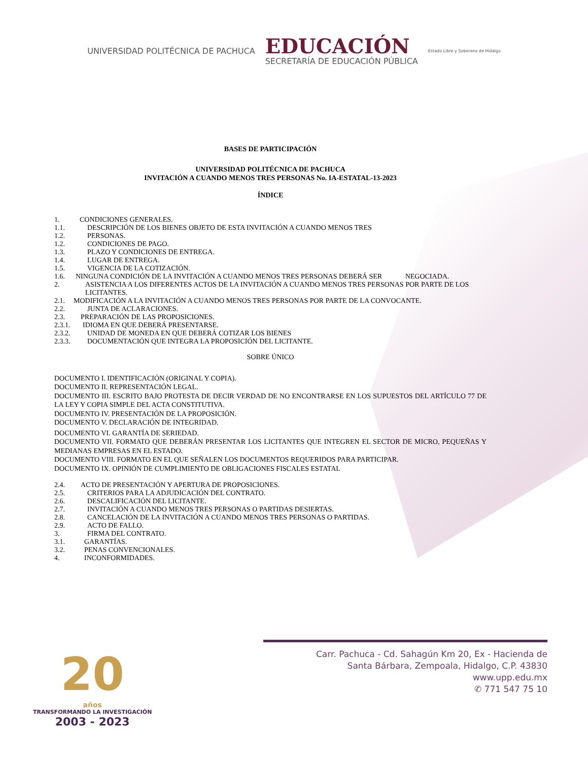UNIVERSIDAD POLITÉCNICA DE PACHUCA
EDUCACIÓN
SECRETARÍA DE EDUCACIÓN PÚBLICA
Estado Libre y Soberano de Hidalgo
BASES DE PARTICIPACIÓN
UNIVERSIDAD POLITÉCNICA DE PACHUCA
INVITACIÓN A CUANDO MENOS TRES PERSONAS No. IA-ESTATAL-13-2023
ÍNDICE
1. CONDICIONES GENERALES.
1.1. DESCRIPCIÓN DE LOS BIENES OBJETO DE ESTA INVITACIÓN A CUANDO MENOS TRES
1.2. PERSONAS.
1.2. CONDICIONES DE PAGO.
1.3. PLAZO Y CONDICIONES DE ENTREGA.
1.4. LUGAR DE ENTREGA.
1.5. VIGENCIA DE LA COTIZACIÓN.
1.6. NINGUNA CONDICIÓN DE LA INVITACIÓN A CUANDO MENOS TRES PERSONAS DEBERÁ SER NEGOCIADA.
2. ASISTENCIA A LOS DIFERENTES ACTOS DE LA INVITACIÓN A CUANDO MENOS TRES PERSONAS POR PARTE DE LOS LICITANTES.
2.1. MODIFICACIÓN A LA INVITACIÓN A CUANDO MENOS TRES PERSONAS POR PARTE DE LA CONVOCANTE.
2.2. JUNTA DE ACLARACIONES.
2.3. PREPARACIÓN DE LAS PROPOSICIONES.
2.3.1. IDIOMA EN QUE DEBERÁ PRESENTARSE.
2.3.2. UNIDAD DE MONEDA EN QUE DEBERÁ COTIZAR LOS BIENES
2.3.3. DOCUMENTACIÓN QUE INTEGRA LA PROPOSICIÓN DEL LICITANTE.
SOBRE ÚNICO
DOCUMENTO I. IDENTIFICACIÓN (ORIGINAL Y COPIA).
DOCUMENTO II. REPRESENTACIÓN LEGAL.
DOCUMENTO III. ESCRITO BAJO PROTESTA DE DECIR VERDAD DE NO ENCONTRARSE EN LOS SUPUESTOS DEL ARTÍCULO 77 DE LA LEY Y COPIA SIMPLE DEL ACTA CONSTITUTIVA.
DOCUMENTO IV. PRESENTACIÓN DE LA PROPOSICIÓN.
DOCUMENTO V. DECLARACIÓN DE INTEGRIDAD.
DOCUMENTO VI. GARANTÍA DE SERIEDAD.
DOCUMENTO VII. FORMATO QUE DEBERÁN PRESENTAR LOS LICITANTES QUE INTEGREN EL SECTOR DE MICRO, PEQUEÑAS Y MEDIANAS EMPRESAS EN EL ESTADO.
DOCUMENTO VIII. FORMATO EN EL QUE SEÑALEN LOS DOCUMENTOS REQUERIDOS PARA PARTICIPAR.
DOCUMENTO IX. OPINIÓN DE CUMPLIMIENTO DE OBLIGACIONES FISCALES ESTATAL
2.4. ACTO DE PRESENTACIÓN Y APERTURA DE PROPOSICIONES.
2.5. CRITERIOS PARA LA ADJUDICACIÓN DEL CONTRATO.
2.6. DESCALIFICACIÓN DEL LICITANTE.
2.7. INVITACIÓN A CUANDO MENOS TRES PERSONAS O PARTIDAS DESIERTAS.
2.8. CANCELACIÓN DE LA INVITACIÓN A CUANDO MENOS TRES PERSONAS O PARTIDAS.
2.9. ACTO DE FALLO.
3. FIRMA DEL CONTRATO.
3.1. GARANTÍAS.
3.2. PENAS CONVENCIONALES.
4. INCONFORMIDADES.
20
años
TRANSFORMANDO LA INVESTIGACIÓN
2003 - 2023
Carr. Pachuca - Cd. Sahagún Km 20, Ex - Hacienda de
Santa Bárbara, Zempoala, Hidalgo, C.P. 43830
www.upp.edu.mx
✆ 771 547 75 10